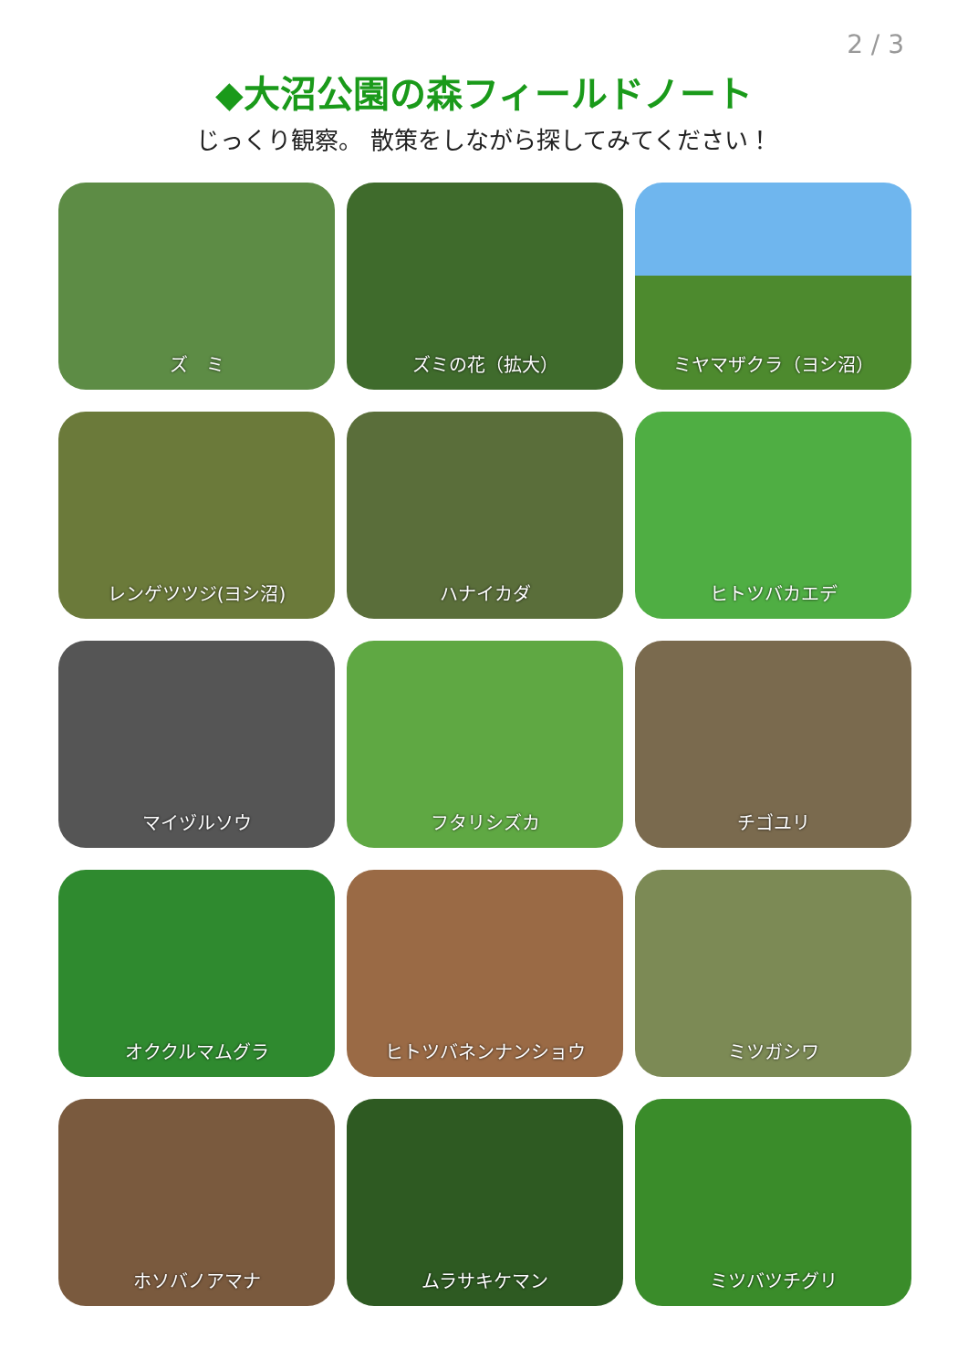2 / 3
◆大沼公園の森フィールドノート
じっくり観察。 散策をしながら探してみてください！
ズ　ミ
ズミの花（拡大）
ミヤマザクラ（ヨシ沼）
レンゲツツジ(ヨシ沼)
ハナイカダ
ヒトツバカエデ
マイヅルソウ
フタリシズカ
チゴユリ
オククルマムグラ
ヒトツバネンナンショウ
ミツガシワ
ホソバノアマナ
ムラサキケマン
ミツバツチグリ